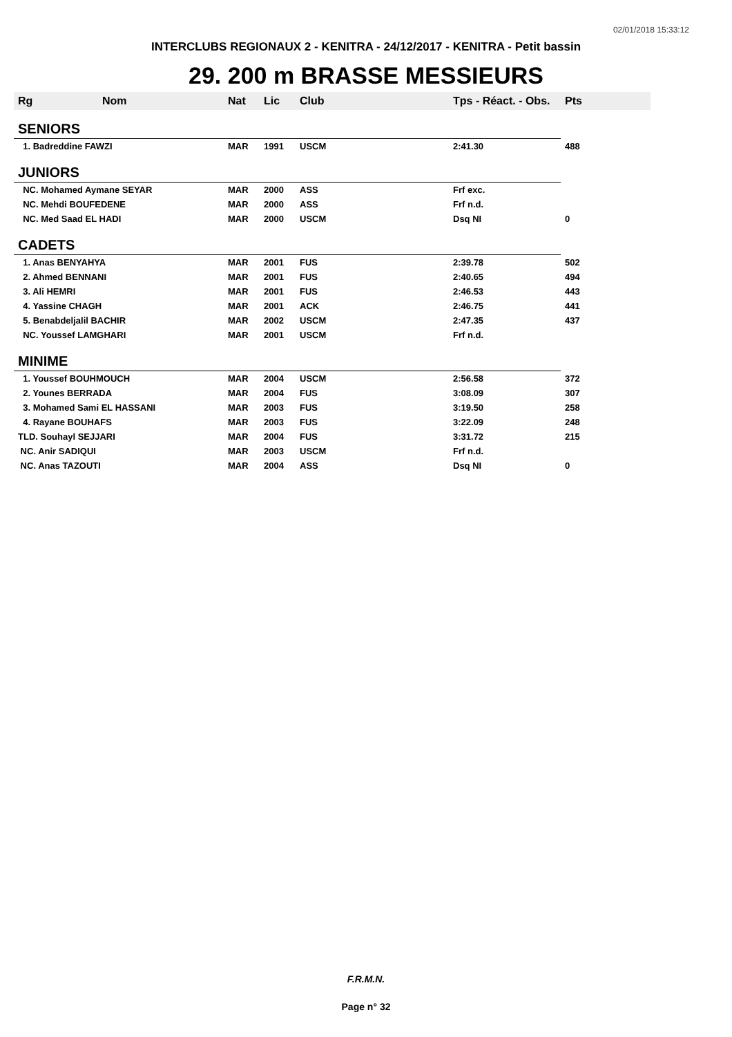02/01/2018 15:33:12
INTERCLUBS REGIONAUX 2 - KENITRA - 24/12/2017 - KENITRA - Petit bassin
29. 200 m BRASSE MESSIEURS
| Rg | Nom | Nat | Lic | Club | Tps - Réact. - Obs. | Pts |
| --- | --- | --- | --- | --- | --- | --- |
| SENIORS | | | | | | |
| 1. Badreddine FAWZI | | MAR | 1991 | USCM | 2:41.30 | 488 |
| JUNIORS | | | | | | |
| NC. Mohamed Aymane SEYAR | | MAR | 2000 | ASS | Frf exc. | |
| NC. Mehdi BOUFEDENE | | MAR | 2000 | ASS | Frf n.d. | |
| NC. Med Saad EL HADI | | MAR | 2000 | USCM | Dsq NI | 0 |
| CADETS | | | | | | |
| 1. Anas BENYAHYA | | MAR | 2001 | FUS | 2:39.78 | 502 |
| 2. Ahmed BENNANI | | MAR | 2001 | FUS | 2:40.65 | 494 |
| 3. Ali HEMRI | | MAR | 2001 | FUS | 2:46.53 | 443 |
| 4. Yassine CHAGH | | MAR | 2001 | ACK | 2:46.75 | 441 |
| 5. Benabdeljalil BACHIR | | MAR | 2002 | USCM | 2:47.35 | 437 |
| NC. Youssef LAMGHARI | | MAR | 2001 | USCM | Frf n.d. | |
| MINIME | | | | | | |
| 1. Youssef BOUHMOUCH | | MAR | 2004 | USCM | 2:56.58 | 372 |
| 2. Younes BERRADA | | MAR | 2004 | FUS | 3:08.09 | 307 |
| 3. Mohamed Sami EL HASSANI | | MAR | 2003 | FUS | 3:19.50 | 258 |
| 4. Rayane BOUHAFS | | MAR | 2003 | FUS | 3:22.09 | 248 |
| TLD. Souhayl SEJJARI | | MAR | 2004 | FUS | 3:31.72 | 215 |
| NC. Anir SADIQUI | | MAR | 2003 | USCM | Frf n.d. | |
| NC. Anas TAZOUTI | | MAR | 2004 | ASS | Dsq NI | 0 |
F.R.M.N.
Page n° 32